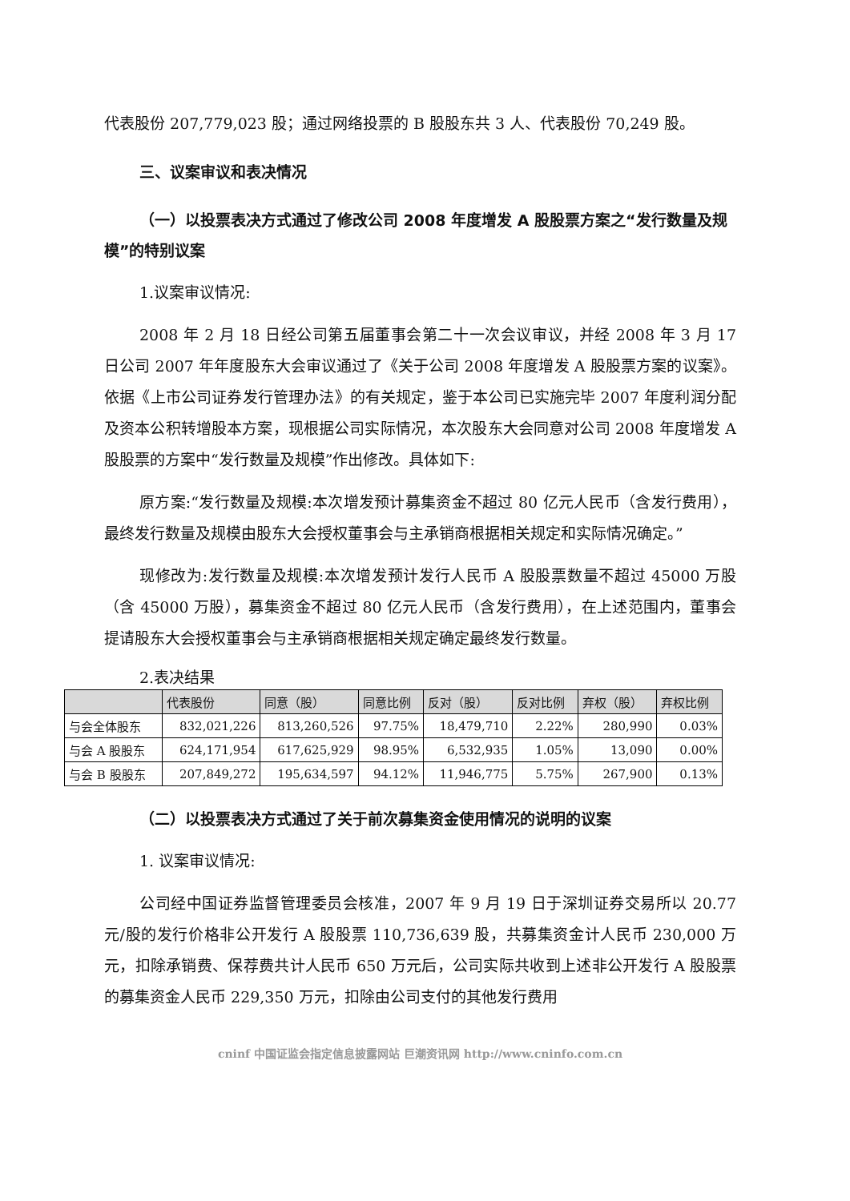代表股份 207,779,023 股；通过网络投票的 B 股股东共 3 人、代表股份 70,249 股。
三、议案审议和表决情况
（一）以投票表决方式通过了修改公司 2008 年度增发 A 股股票方案之“发行数量及规模”的特别议案
1.议案审议情况:
2008 年 2 月 18 日经公司第五届董事会第二十一次会议审议，并经 2008 年 3 月 17 日公司 2007 年年度股东大会审议通过了《关于公司 2008 年度增发 A 股股票方案的议案》。依据《上市公司证券发行管理办法》的有关规定，鉴于本公司已实施完毕 2007 年度利润分配及资本公积转增股本方案，现根据公司实际情况，本次股东大会同意对公司 2008 年度增发 A 股股票的方案中“发行数量及规模”作出修改。具体如下:
原方案:“发行数量及规模:本次增发预计募集资金不超过 80 亿元人民币（含发行费用），最终发行数量及规模由股东大会授权董事会与主承销商根据相关规定和实际情况确定。”
现修改为:发行数量及规模:本次增发预计发行人民币 A 股股票数量不超过 45000 万股（含 45000 万股），募集资金不超过 80 亿元人民币（含发行费用），在上述范围内，董事会提请股东大会授权董事会与主承销商根据相关规定确定最终发行数量。
2.表决结果
| | 代表股份 | 同意（股） | 同意比例 | 反对（股） | 反对比例 | 弃权（股） | 弃权比例 |
| --- | --- | --- | --- | --- | --- | --- | --- |
| 与会全体股东 | 832,021,226 | 813,260,526 | 97.75% | 18,479,710 | 2.22% | 280,990 | 0.03% |
| 与会 A 股股东 | 624,171,954 | 617,625,929 | 98.95% | 6,532,935 | 1.05% | 13,090 | 0.00% |
| 与会 B 股股东 | 207,849,272 | 195,634,597 | 94.12% | 11,946,775 | 5.75% | 267,900 | 0.13% |
（二）以投票表决方式通过了关于前次募集资金使用情况的说明的议案
1. 议案审议情况:
公司经中国证券监督管理委员会核准，2007 年 9 月 19 日于深圳证券交易所以 20.77 元/股的发行价格非公开发行 A 股股票 110,736,639 股，共募集资金计人民币 230,000 万元，扣除承销费、保荐费共计人民币 650 万元后，公司实际共收到上述非公开发行 A 股股票的募集资金人民币 229,350 万元，扣除由公司支付的其他发行费用
cninf 中国证监会指定信息披露网站 巨潮资讯网 http://www.cninfo.com.cn